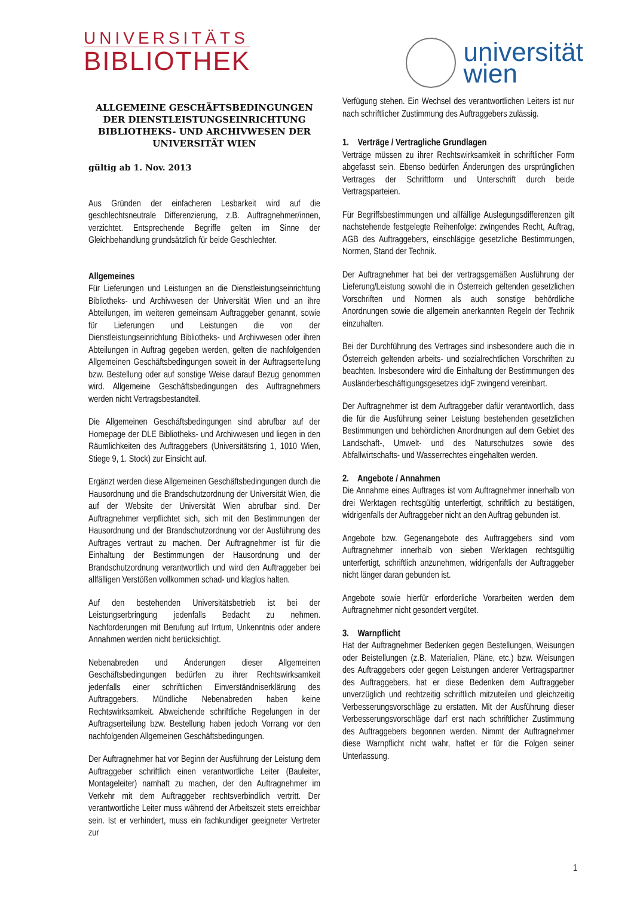UNIVERSITÄTS
BIBLIOTHEK
universität
wien
ALLGEMEINE GESCHÄFTSBEDINGUNGEN DER DIENSTLEISTUNGSEINRICHTUNG BIBLIOTHEKS- UND ARCHIVWESEN DER UNIVERSITÄT WIEN
gültig ab 1. Nov. 2013
Aus Gründen der einfacheren Lesbarkeit wird auf die geschlechtsneutrale Differenzierung, z.B. Auftragnehmer/innen, verzichtet. Entsprechende Begriffe gelten im Sinne der Gleichbehandlung grundsätzlich für beide Geschlechter.
Allgemeines
Für Lieferungen und Leistungen an die Dienstleistungseinrichtung Bibliotheks- und Archivwesen der Universität Wien und an ihre Abteilungen, im weiteren gemeinsam Auftraggeber genannt, sowie für Lieferungen und Leistungen die von der Dienstleistungseinrichtung Bibliotheks- und Archivwesen oder ihren Abteilungen in Auftrag gegeben werden, gelten die nachfolgenden Allgemeinen Geschäftsbedingungen soweit in der Auftragserteilung bzw. Bestellung oder auf sonstige Weise darauf Bezug genommen wird. Allgemeine Geschäftsbedingungen des Auftragnehmers werden nicht Vertragsbestandteil.
Die Allgemeinen Geschäftsbedingungen sind abrufbar auf der Homepage der DLE Bibliotheks- und Archivwesen und liegen in den Räumlichkeiten des Auftraggebers (Universitätsring 1, 1010 Wien, Stiege 9, 1. Stock) zur Einsicht auf.
Ergänzt werden diese Allgemeinen Geschäftsbedingungen durch die Hausordnung und die Brandschutzordnung der Universität Wien, die auf der Website der Universität Wien abrufbar sind. Der Auftragnehmer verpflichtet sich, sich mit den Bestimmungen der Hausordnung und der Brandschutzordnung vor der Ausführung des Auftrages vertraut zu machen. Der Auftragnehmer ist für die Einhaltung der Bestimmungen der Hausordnung und der Brandschutzordnung verantwortlich und wird den Auftraggeber bei allfälligen Verstößen vollkommen schad- und klaglos halten.
Auf den bestehenden Universitätsbetrieb ist bei der Leistungserbringung jedenfalls Bedacht zu nehmen. Nachforderungen mit Berufung auf Irrtum, Unkenntnis oder andere Annahmen werden nicht berücksichtigt.
Nebenabreden und Änderungen dieser Allgemeinen Geschäftsbedingungen bedürfen zu ihrer Rechtswirksamkeit jedenfalls einer schriftlichen Einverständniserklärung des Auftraggebers. Mündliche Nebenabreden haben keine Rechtswirksamkeit. Abweichende schriftliche Regelungen in der Auftragserteilung bzw. Bestellung haben jedoch Vorrang vor den nachfolgenden Allgemeinen Geschäftsbedingungen.
Der Auftragnehmer hat vor Beginn der Ausführung der Leistung dem Auftraggeber schriftlich einen verantwortliche Leiter (Bauleiter, Montageleiter) namhaft zu machen, der den Auftragnehmer im Verkehr mit dem Auftraggeber rechtsverbindlich vertritt. Der verantwortliche Leiter muss während der Arbeitszeit stets erreichbar sein. Ist er verhindert, muss ein fachkundiger geeigneter Vertreter zur
Verfügung stehen. Ein Wechsel des verantwortlichen Leiters ist nur nach schriftlicher Zustimmung des Auftraggebers zulässig.
1. Verträge / Vertragliche Grundlagen
Verträge müssen zu ihrer Rechtswirksamkeit in schriftlicher Form abgefasst sein. Ebenso bedürfen Änderungen des ursprünglichen Vertrages der Schriftform und Unterschrift durch beide Vertragsparteien.
Für Begriffsbestimmungen und allfällige Auslegungsdifferenzen gilt nachstehende festgelegte Reihenfolge: zwingendes Recht, Auftrag, AGB des Auftraggebers, einschlägige gesetzliche Bestimmungen, Normen, Stand der Technik.
Der Auftragnehmer hat bei der vertragsgemäßen Ausführung der Lieferung/Leistung sowohl die in Österreich geltenden gesetzlichen Vorschriften und Normen als auch sonstige behördliche Anordnungen sowie die allgemein anerkannten Regeln der Technik einzuhalten.
Bei der Durchführung des Vertrages sind insbesondere auch die in Österreich geltenden arbeits- und sozialrechtlichen Vorschriften zu beachten. Insbesondere wird die Einhaltung der Bestimmungen des Ausländerbeschäftigungsgesetzes idgF zwingend vereinbart.
Der Auftragnehmer ist dem Auftraggeber dafür verantwortlich, dass die für die Ausführung seiner Leistung bestehenden gesetzlichen Bestimmungen und behördlichen Anordnungen auf dem Gebiet des Landschaft-, Umwelt- und des Naturschutzes sowie des Abfallwirtschafts- und Wasserrechtes eingehalten werden.
2. Angebote / Annahmen
Die Annahme eines Auftrages ist vom Auftragnehmer innerhalb von drei Werktagen rechtsgültig unterfertigt, schriftlich zu bestätigen, widrigenfalls der Auftraggeber nicht an den Auftrag gebunden ist.
Angebote bzw. Gegenangebote des Auftraggebers sind vom Auftragnehmer innerhalb von sieben Werktagen rechtsgültig unterfertigt, schriftlich anzunehmen, widrigenfalls der Auftraggeber nicht länger daran gebunden ist.
Angebote sowie hierfür erforderliche Vorarbeiten werden dem Auftragnehmer nicht gesondert vergütet.
3. Warnpflicht
Hat der Auftragnehmer Bedenken gegen Bestellungen, Weisungen oder Beistellungen (z.B. Materialien, Pläne, etc.) bzw. Weisungen des Auftraggebers oder gegen Leistungen anderer Vertragspartner des Auftraggebers, hat er diese Bedenken dem Auftraggeber unverzüglich und rechtzeitig schriftlich mitzuteilen und gleichzeitig Verbesserungsvorschläge zu erstatten. Mit der Ausführung dieser Verbesserungsvorschläge darf erst nach schriftlicher Zustimmung des Auftraggebers begonnen werden. Nimmt der Auftragnehmer diese Warnpflicht nicht wahr, haftet er für die Folgen seiner Unterlassung.
1